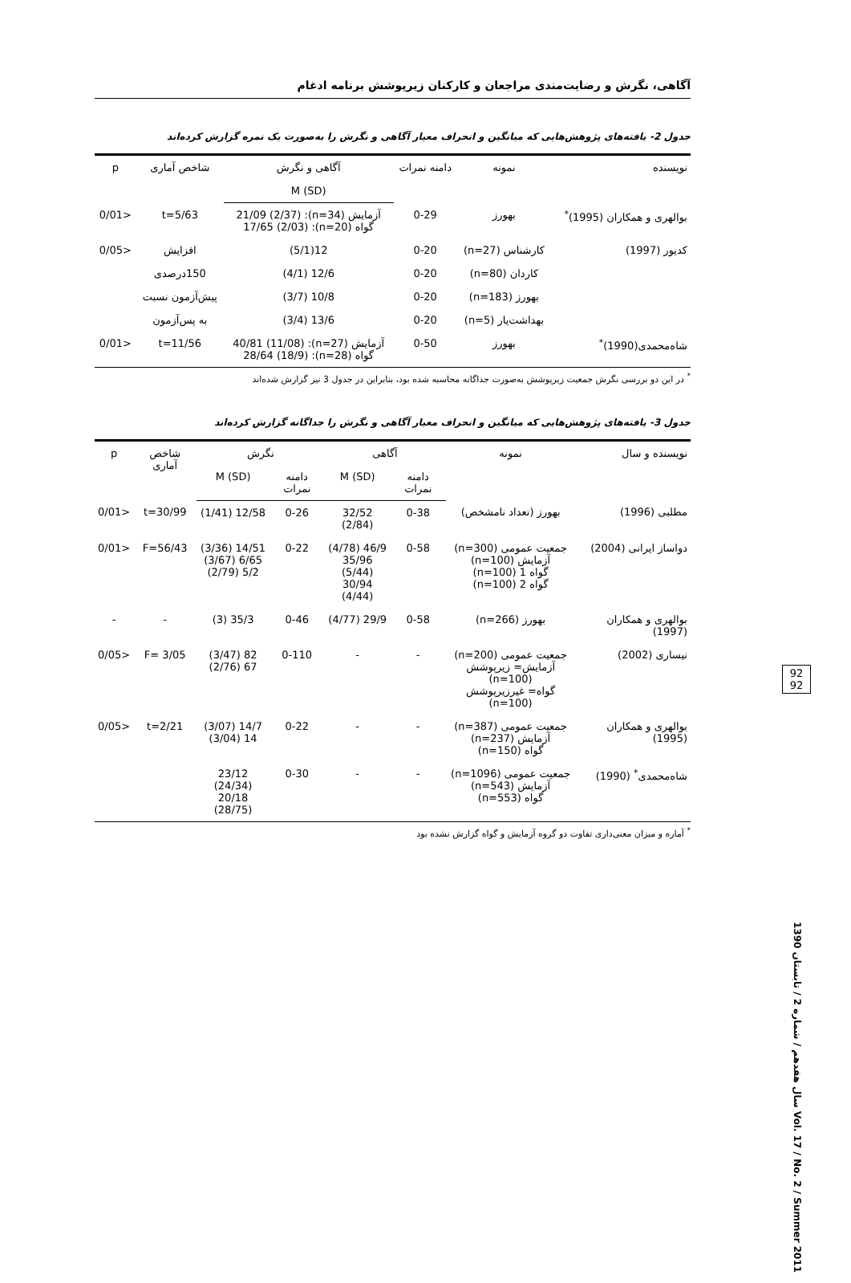آگاهی، نگرش و رضایت‌مندی مراجعان و کارکنان زیرپوشش برنامه ادغام
جدول 2- یافته‌های پژوهش‌هایی که میانگین و انحراف معیار آگاهی و نگرش را به‌صورت یک نمره گزارش کرده‌اند
| نویسنده | نمونه | دامنه نمرات | آگاهی و نگرش | شاخص آماری | p |
| --- | --- | --- | --- | --- | --- |
| | | | M (SD) | | |
| بوالهری و همکاران (1995)<sup>*</sup> | بهورز | 0-29 | آزمایش (n=34): 21/09 (2/37) گواه (n=20): 17/65 (2/03) | t=5/63 | <0/01 |
| کدیور (1997) | کارشناس (n=27) | 0-20 | 12(5/1) | افزایش | <0/05 |
| | کاردان (n=80) | 0-20 | 12/6 (4/1) | 150درصدی | |
| | بهورز (n=183) | 0-20 | 10/8 (3/7) | پیش‌آزمون نسبت | |
| | بهداشت‌یار (n=5) | 0-20 | 13/6 (3/4) | به پس‌آزمون | |
| شاه‌محمدی(1990)<sup>*</sup> | بهورز | 0-50 | آزمایش (n=27): 40/81 (11/08) گواه (n=28): 28/64 (18/9) | t=11/56 | <0/01 |
<sup>*</sup> در این دو بررسی نگرش جمعیت زیرپوشش به‌صورت جداگانه محاسبه شده بود، بنابراین در جدول 3 نیز گزارش شده‌اند
جدول 3- یافته‌های پژوهش‌هایی که میانگین و انحراف معیار آگاهی و نگرش را جداگانه گزارش کرده‌اند
| نویسنده و سال | نمونه | آگاهی | | نگرش | | شاخص آماری | p |
| --- | --- | --- | --- | --- | --- | --- | --- |
| | | دامنه نمرات | M (SD) | دامنه نمرات | M (SD) | | |
| مطلبی (1996) | بهورز (تعداد نامشخص) | 0-38 | 32/52 (2/84) | 0-26 | 12/58 (1/41) | t=30/99 | <0/01 |
| دواساز ایرانی (2004) | جمعیت عمومی (n=300) آزمایش (n=100) گواه 1 (n=100) گواه 2 (n=100) | 0-58 | 46/9 (4/78) 35/96 (5/44) 30/94 (4/44) | 0-22 | 14/51 (3/36) 6/65 (3/67) 5/2 (2/79) | F=56/43 | <0/01 |
| بوالهری و همکاران (1997) | بهورز (n=266) | 0-58 | 29/9 (4/77) | 0-46 | 35/3 (3) | - | - |
| نیساری (2002) | جمعیت عمومی (n=200) آزمایش= زیرپوشش (n=100) گواه= غیرزیرپوشش (n=100) | - | - | 0-110 | 82 (3/47) 67 (2/76) | F= 3/05 | <0/05 |
| بوالهری و همکاران (1995) | جمعیت عمومی (n=387) آزمایش (n=237) گواه (n=150) | - | - | 0-22 | 14/7 (3/07) 14 (3/04) | t=2/21 | <0/05 |
| شاه‌محمدی<sup>*</sup> (1990) | جمعیت عمومی (n=1096) آزمایش (n=543) گواه (n=553) | - | - | 0-30 | 23/12 (24/34) 20/18 (28/75) | | |
<sup>*</sup> آماره و میزان معنی‌داری تفاوت دو گروه آزمایش و گواه گزارش نشده بود
92
92
سال هفدهم / شماره 2 / تابستان 1390 Vol. 17 / No. 2 / Summer 2011